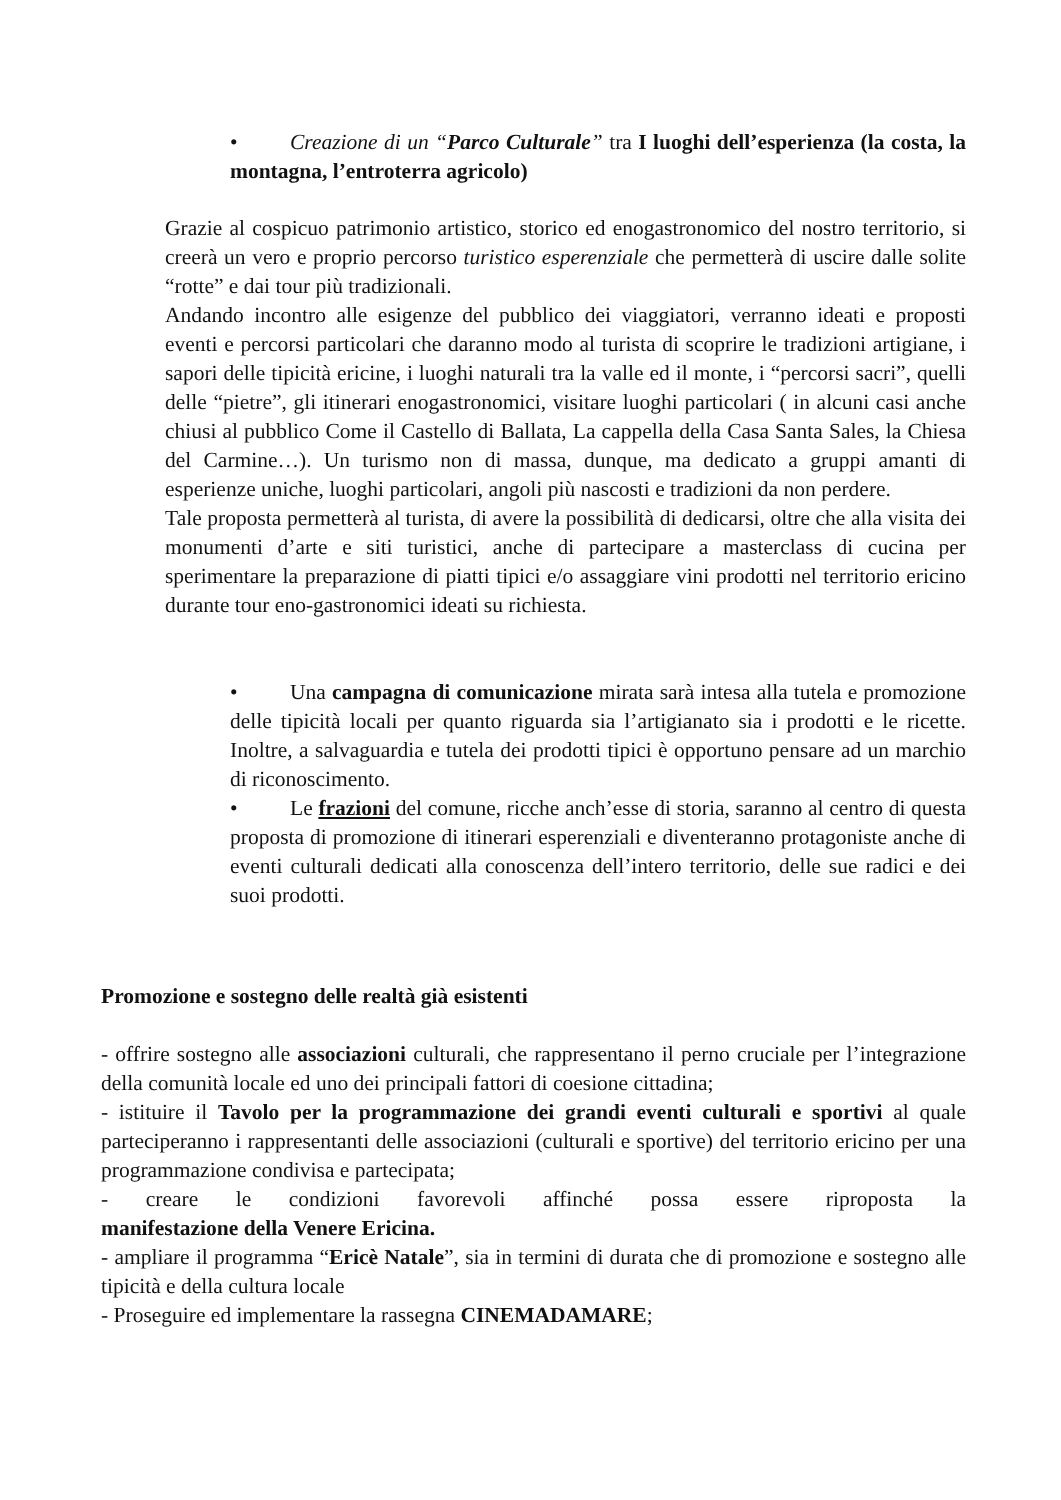• Creazione di un “Parco Culturale” tra I luoghi dell’esperienza (la costa, la montagna, l’entroterra agricolo)
Grazie al cospicuo patrimonio artistico, storico ed enogastronomico del nostro territorio, si creerà un vero e proprio percorso turistico esperenziale che permetterà di uscire dalle solite “rotte” e dai tour più tradizionali.
Andando incontro alle esigenze del pubblico dei viaggiatori, verranno ideati e proposti eventi e percorsi particolari che daranno modo al turista di scoprire le tradizioni artigiane, i sapori delle tipicità ericine, i luoghi naturali tra la valle ed il monte, i “percorsi sacri”, quelli delle “pietre”, gli itinerari enogastronomici, visitare luoghi particolari ( in alcuni casi anche chiusi al pubblico Come il Castello di Ballata, La cappella della Casa Santa Sales, la Chiesa del Carmine…). Un turismo non di massa, dunque, ma dedicato a gruppi amanti di esperienze uniche, luoghi particolari, angoli più nascosti e tradizioni da non perdere.
Tale proposta permetterà al turista, di avere la possibilità di dedicarsi, oltre che alla visita dei monumenti d’arte e siti turistici, anche di partecipare a masterclass di cucina per sperimentare la preparazione di piatti tipici e/o assaggiare vini prodotti nel territorio ericino durante tour eno-gastronomici ideati su richiesta.
• Una campagna di comunicazione mirata sarà intesa alla tutela e promozione delle tipicità locali per quanto riguarda sia l’artigianato sia i prodotti e le ricette. Inoltre, a salvaguardia e tutela dei prodotti tipici è opportuno pensare ad un marchio di riconoscimento.
• Le frazioni del comune, ricche anch’esse di storia, saranno al centro di questa proposta di promozione di itinerari esperenziali e diventeranno protagoniste anche di eventi culturali dedicati alla conoscenza dell’intero territorio, delle sue radici e dei suoi prodotti.
Promozione e sostegno delle realtà già esistenti
- offrire sostegno alle associazioni culturali, che rappresentano il perno cruciale per l’integrazione della comunità locale ed uno dei principali fattori di coesione cittadina;
- istituire il Tavolo per la programmazione dei grandi eventi culturali e sportivi al quale parteciperanno i rappresentanti delle associazioni (culturali e sportive) del territorio ericino per una programmazione condivisa e partecipata;
- creare le condizioni favorevoli affinché possa essere riproposta la
manifestazione della Venere Ericina.
- ampliare il programma “Ericè Natale”, sia in termini di durata che di promozione e sostegno alle tipicità e della cultura locale
- Proseguire ed implementare la rassegna CINEMADAMARE;